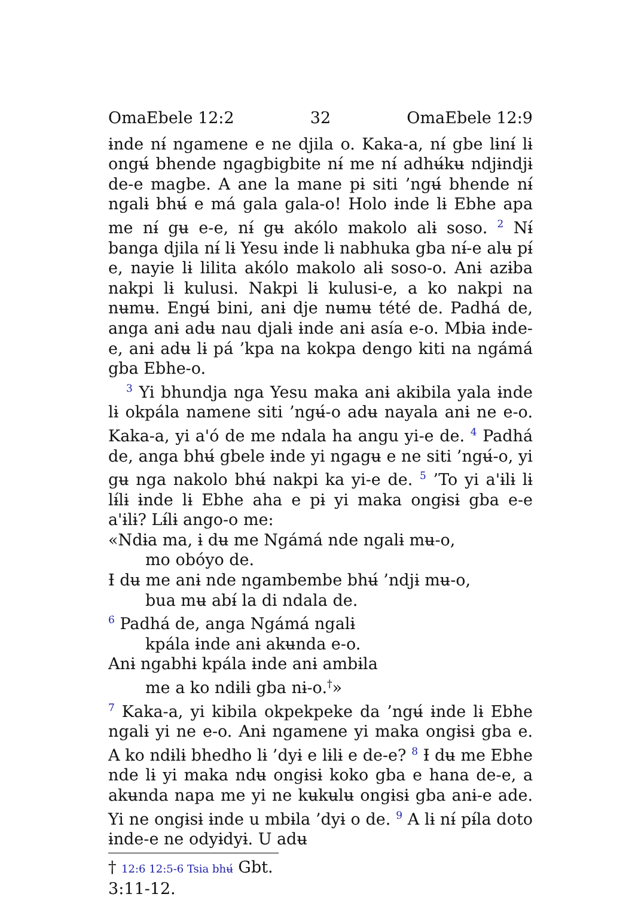OmaEbele 12:2 32 OmaEbele 12:9
ɨnde nɨ́ ngamene e ne djila o. Kaka-a, nɨ́ gbe lɨnɨ́ lɨ ongʉ́ bhende ngagbigbite nɨ́ me nɨ́ adhʉ́kʉ ndjɨndjɨ de-e magbe. A ane la mane pɨ siti ’ngʉ́ bhende nɨ́ ngalɨ bhʉ́ e má gala gala-o! Holo ɨnde lɨ Ebhe apa me nɨ́ gʉ e-e, nɨ́ gʉ akólo makolo alɨ soso. <sup>2</sup> Nɨ́ banga djila nɨ́ lɨ Yesu ɨnde lɨ nabhuka gba nɨ́-e alʉ pɨ́ e, nayie lɨ lilita akólo makolo alɨ soso-o. Anɨ azɨba nakpi lɨ kulusi. Nakpi lɨ kulusi-e, a ko nakpi na nʉmʉ. Engʉ́ bini, anɨ dje nʉmʉ tété de. Padhá de, anga anɨ adʉ nau djalɨ ɨnde anɨ asía e-o. Mbɨa ɨnde-e, anɨ adʉ lɨ pá ’kpa na kokpa dengo kiti na ngámá gba Ebhe-o.
<sup>3</sup> Yi bhundja nga Yesu maka anɨ akibila yala ɨnde lɨ okpála namene siti ’ngʉ́-o adʉ nayala anɨ ne e-o. Kaka-a, yi aꞌó de me ndala ha angu yi-e de. <sup>4</sup> Padhá de, anga bhʉ́ gbele ɨnde yi ngagʉ e ne siti ’ngʉ́-o, yi gʉ nga nakolo bhʉ́ nakpi ka yi-e de. <sup>5</sup> ’To yi aꞌɨlɨ lɨ lɨ́lɨ ɨnde lɨ Ebhe aha e pɨ yi maka ongɨsɨ gba e-e aꞌɨlɨ? Lɨ́lɨ ango-o me:
«Ndɨa ma, ɨ dʉ me Ngámá nde ngalɨ mʉ-o,
mo obóyo de.
Ɨ dʉ me anɨ nde ngambembe bhʉ́ ’ndjɨ mʉ-o,
bua mʉ abɨ́ la di ndala de.
<sup>6</sup> Padhá de, anga Ngámá ngalɨ
kpála ɨnde anɨ akʉnda e-o.
Anɨ ngabhɨ kpála ɨnde anɨ ambɨla
me a ko ndɨlɨ gba nɨ-o.<sup>†</sup>»
<sup>7</sup> Kaka-a, yi kibila okpekpeke da ’ngʉ́ ɨnde lɨ Ebhe ngalɨ yi ne e-o. Anɨ ngamene yi maka ongɨsɨ gba e. A ko ndɨlɨ bhedho lɨ ’dyɨ e lɨlɨ e de-e? <sup>8</sup> Ɨ dʉ me Ebhe nde lɨ yi maka ndʉ ongɨsɨ koko gba e hana de-e, a akʉnda napa me yi ne kʉkʉlʉ ongɨsɨ gba anɨ-e ade. Yi ne ongɨsɨ ɨnde u mbɨla ’dyɨ o de. <sup>9</sup> A lɨ nɨ́ pɨ́la doto ɨnde-e ne odyɨdyɨ. U adʉ
† 12:6 12:5-6 Tsia bhʉ́ Gbt. 3:11-12.